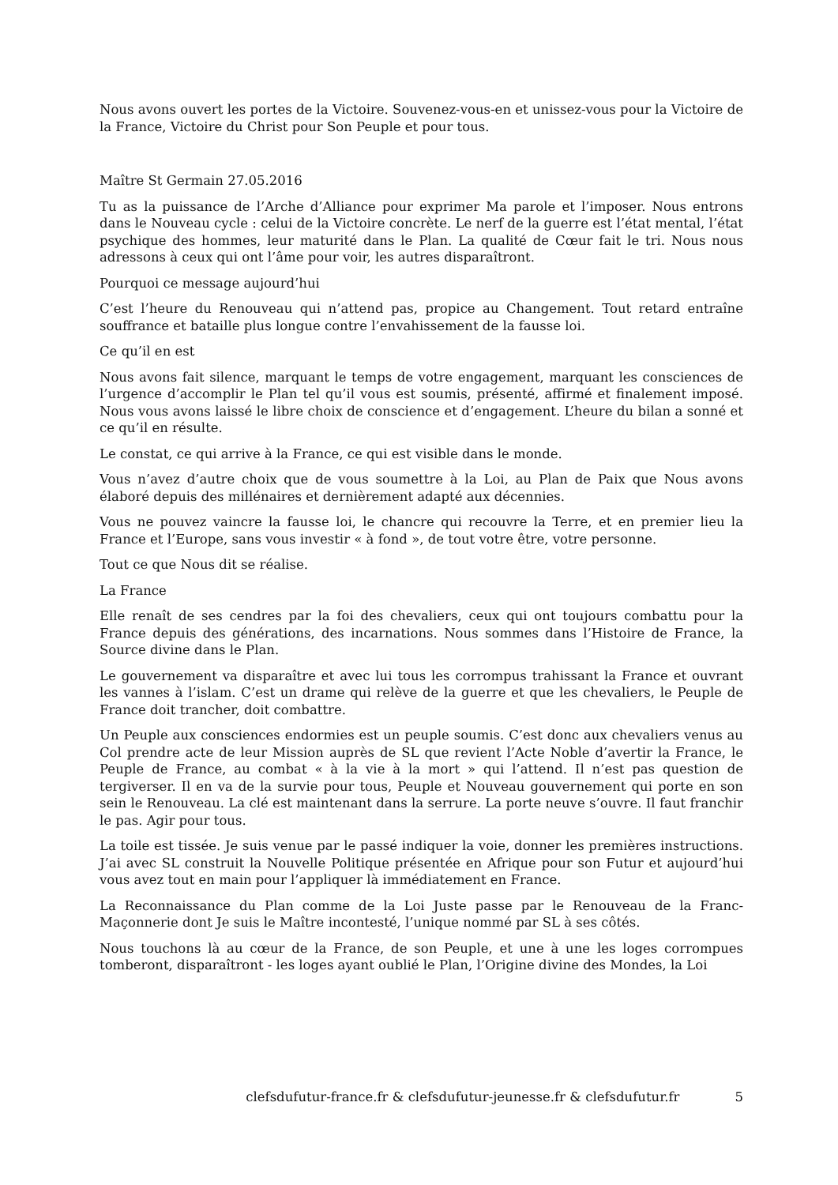Nous avons ouvert les portes de la Victoire. Souvenez-vous-en et unissez-vous pour la Victoire de la France, Victoire du Christ pour Son Peuple et pour tous.
Maître St Germain 27.05.2016
Tu as la puissance de l’Arche d’Alliance pour exprimer Ma parole et l’imposer. Nous entrons dans le Nouveau cycle : celui de la Victoire concrète. Le nerf de la guerre est l’état mental, l’état psychique des hommes, leur maturité dans le Plan. La qualité de Cœur fait le tri. Nous nous adressons à ceux qui ont l’âme pour voir, les autres disparaîtront.
Pourquoi ce message aujourd’hui
C’est l’heure du Renouveau qui n’attend pas, propice au Changement. Tout retard entraîne souffrance et bataille plus longue contre l’envahissement de la fausse loi.
Ce qu’il en est
Nous avons fait silence, marquant le temps de votre engagement, marquant les consciences de l’urgence d’accomplir le Plan tel qu’il vous est soumis, présenté, affirmé et finalement imposé. Nous vous avons laissé le libre choix de conscience et d’engagement. L’heure du bilan a sonné et ce qu’il en résulte.
Le constat, ce qui arrive à la France, ce qui est visible dans le monde.
Vous n’avez d’autre choix que de vous soumettre à la Loi, au Plan de Paix que Nous avons élaboré depuis des millénaires et dernièrement adapté aux décennies.
Vous ne pouvez vaincre la fausse loi, le chancre qui recouvre la Terre, et en premier lieu la France et l’Europe, sans vous investir « à fond », de tout votre être, votre personne.
Tout ce que Nous dit se réalise.
La France
Elle renaît de ses cendres par la foi des chevaliers, ceux qui ont toujours combattu pour la France depuis des générations, des incarnations. Nous sommes dans l’Histoire de France, la Source divine dans le Plan.
Le gouvernement va disparaître et avec lui tous les corrompus trahissant la France et ouvrant les vannes à l’islam. C’est un drame qui relève de la guerre et que les chevaliers, le Peuple de France doit trancher, doit combattre.
Un Peuple aux consciences endormies est un peuple soumis. C’est donc aux chevaliers venus au Col prendre acte de leur Mission auprès de SL que revient l’Acte Noble d’avertir la France, le Peuple de France, au combat « à la vie à la mort » qui l’attend. Il n’est pas question de tergiverser. Il en va de la survie pour tous, Peuple et Nouveau gouvernement qui porte en son sein le Renouveau. La clé est maintenant dans la serrure. La porte neuve s’ouvre. Il faut franchir le pas. Agir pour tous.
La toile est tissée. Je suis venue par le passé indiquer la voie, donner les premières instructions. J’ai avec SL construit la Nouvelle Politique présentée en Afrique pour son Futur et aujourd’hui vous avez tout en main pour l’appliquer là immédiatement en France.
La Reconnaissance du Plan comme de la Loi Juste passe par le Renouveau de la Franc-Maçonnerie dont Je suis le Maître incontesté, l’unique nommé par SL à ses côtés.
Nous touchons là au cœur de la France, de son Peuple, et une à une les loges corrompues tomberont, disparaîtront - les loges ayant oublié le Plan, l’Origine divine des Mondes, la Loi
clefsdufutur-france.fr & clefsdufutur-jeunesse.fr & clefsdufutur.fr 5